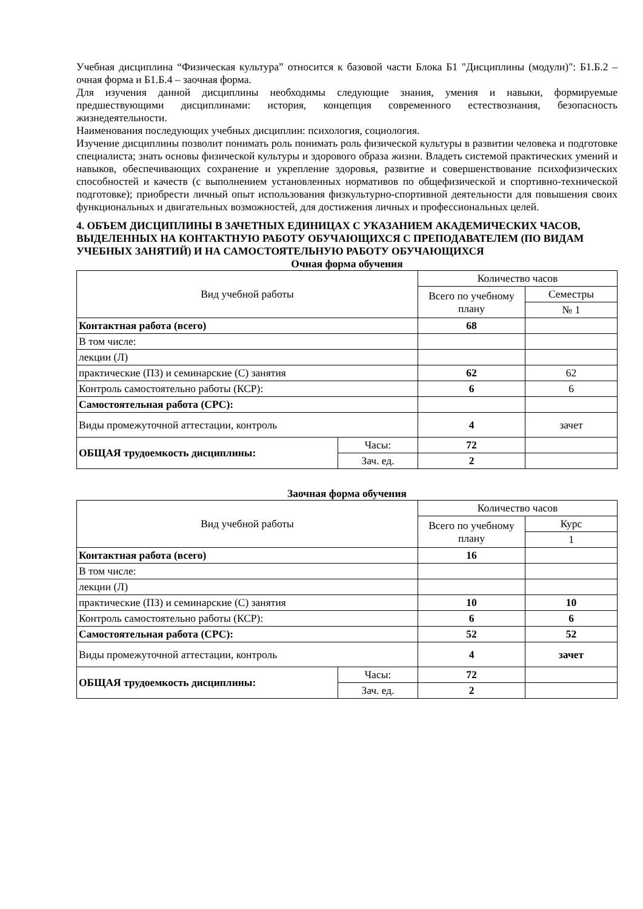Учебная дисциплина “Физическая культура” относится к базовой части Блока Б1 "Дисциплины (модули)": Б1.Б.2 – очная форма и Б1.Б.4 – заочная форма.
Для изучения данной дисциплины необходимы следующие знания, умения и навыки, формируемые предшествующими дисциплинами: история, концепция современного естествознания, безопасность жизнедеятельности.
Наименования последующих учебных дисциплин: психология, социология.
Изучение дисциплины позволит понимать роль понимать роль физической культуры в развитии человека и подготовке специалиста; знать основы физической культуры и здорового образа жизни. Владеть системой практических умений и навыков, обеспечивающих сохранение и укрепление здоровья, развитие и совершенствование психофизических способностей и качеств (с выполнением установленных нормативов по общефизической и спортивно-технической подготовке); приобрести личный опыт использования физкультурно-спортивной деятельности для повышения своих функциональных и двигательных возможностей, для достижения личных и профессиональных целей.
4. ОБЪЕМ ДИСЦИПЛИНЫ В ЗАЧЕТНЫХ ЕДИНИЦАХ С УКАЗАНИЕМ АКАДЕМИЧЕСКИХ ЧАСОВ, ВЫДЕЛЕННЫХ НА КОНТАКТНУЮ РАБОТУ ОБУЧАЮЩИХСЯ С ПРЕПОДАВАТЕЛЕМ (ПО ВИДАМ УЧЕБНЫХ ЗАНЯТИЙ) И НА САМОСТОЯТЕЛЬНУЮ РАБОТУ ОБУЧАЮЩИХСЯ
Очная форма обучения
| Вид учебной работы | | Количество часов | |
| | | Всего по учебному плану | Семестры |
| | | | № 1 |
| Контактная работа (всего) | | 68 | |
| В том числе: | | | |
| лекции (Л) | | | |
| практические (ПЗ) и семинарские (С) занятия | | 62 | 62 |
| Контроль самостоятельно работы (КСР): | | 6 | 6 |
| Самостоятельная работа (СРС): | | | |
| Виды промежуточной аттестации, контроль | | 4 | зачет |
| ОБЩАЯ трудоемкость дисциплины: | Часы: | 72 | |
| | Зач. ед. | 2 | |
Заочная форма обучения
| Вид учебной работы | | Количество часов | |
| | | Всего по учебному плану | Курс |
| | | | 1 |
| Контактная работа (всего) | | 16 | |
| В том числе: | | | |
| лекции (Л) | | | |
| практические (ПЗ) и семинарские (С) занятия | | 10 | 10 |
| Контроль самостоятельно работы (КСР): | | 6 | 6 |
| Самостоятельная работа (СРС): | | 52 | 52 |
| Виды промежуточной аттестации, контроль | | 4 | зачет |
| ОБЩАЯ трудоемкость дисциплины: | Часы: | 72 | |
| | Зач. ед. | 2 | |